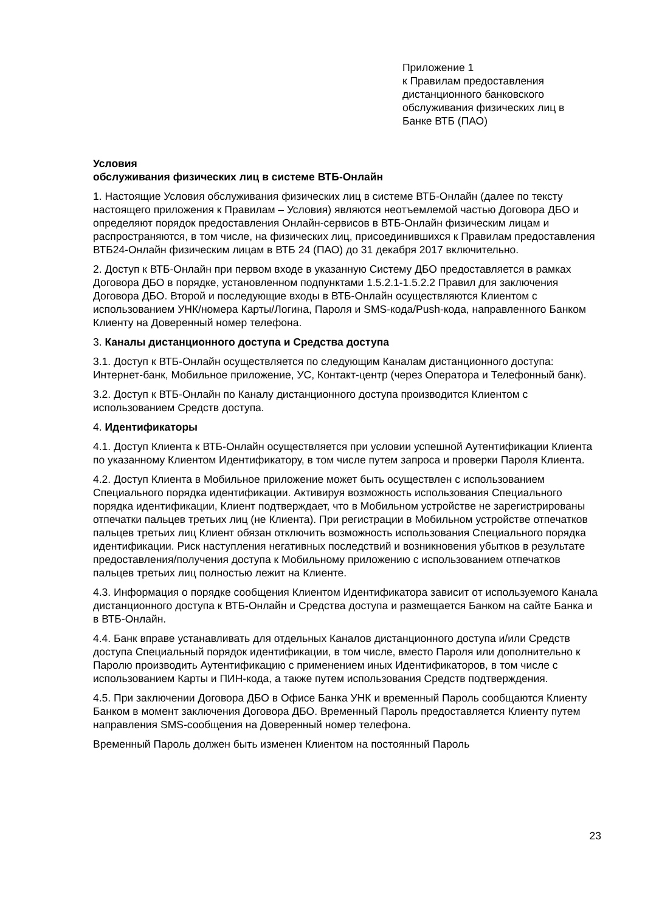Приложение 1
к Правилам предоставления
дистанционного банковского
обслуживания физических лиц в
Банке ВТБ (ПАО)
Условия
обслуживания физических лиц в системе ВТБ-Онлайн
1. Настоящие Условия обслуживания физических лиц в системе ВТБ-Онлайн (далее по тексту настоящего приложения к Правилам – Условия) являются неотъемлемой частью Договора ДБО и определяют порядок предоставления Онлайн-сервисов в ВТБ-Онлайн физическим лицам и распространяются, в том числе, на физических лиц, присоединившихся к Правилам предоставления ВТБ24-Онлайн физическим лицам в ВТБ 24 (ПАО) до 31 декабря 2017 включительно.
2. Доступ к ВТБ-Онлайн при первом входе в указанную Систему ДБО предоставляется в рамках Договора ДБО в порядке, установленном подпунктами 1.5.2.1-1.5.2.2 Правил для заключения Договора ДБО. Второй и последующие входы в ВТБ-Онлайн осуществляются Клиентом с использованием УНК/номера Карты/Логина, Пароля и SMS-кода/Push-кода, направленного Банком Клиенту на Доверенный номер телефона.
3. Каналы дистанционного доступа и Средства доступа
3.1. Доступ к ВТБ-Онлайн осуществляется по следующим Каналам дистанционного доступа: Интернет-банк, Мобильное приложение, УС, Контакт-центр (через Оператора и Телефонный банк).
3.2. Доступ к ВТБ-Онлайн по Каналу дистанционного доступа производится Клиентом с использованием Средств доступа.
4. Идентификаторы
4.1. Доступ Клиента к ВТБ-Онлайн осуществляется при условии успешной Аутентификации Клиента по указанному Клиентом Идентификатору, в том числе путем запроса и проверки Пароля Клиента.
4.2. Доступ Клиента в Мобильное приложение может быть осуществлен с использованием Специального порядка идентификации. Активируя возможность использования Специального порядка идентификации, Клиент подтверждает, что в Мобильном устройстве не зарегистрированы отпечатки пальцев третьих лиц (не Клиента). При регистрации в Мобильном устройстве отпечатков пальцев третьих лиц Клиент обязан отключить возможность использования Специального порядка идентификации. Риск наступления негативных последствий и возникновения убытков в результате предоставления/получения доступа к Мобильному приложению с использованием отпечатков пальцев третьих лиц полностью лежит на Клиенте.
4.3. Информация о порядке сообщения Клиентом Идентификатора зависит от используемого Канала дистанционного доступа к ВТБ-Онлайн и Средства доступа и размещается Банком на сайте Банка и в ВТБ-Онлайн.
4.4. Банк вправе устанавливать для отдельных Каналов дистанционного доступа и/или Средств доступа Специальный порядок идентификации, в том числе, вместо Пароля или дополнительно к Паролю производить Аутентификацию с применением иных Идентификаторов, в том числе с использованием Карты и ПИН-кода, а также путем использования Средств подтверждения.
4.5. При заключении Договора ДБО в Офисе Банка УНК и временный Пароль сообщаются Клиенту Банком в момент заключения Договора ДБО. Временный Пароль предоставляется Клиенту путем направления SMS-сообщения на Доверенный номер телефона.
Временный Пароль должен быть изменен Клиентом на постоянный Пароль
23